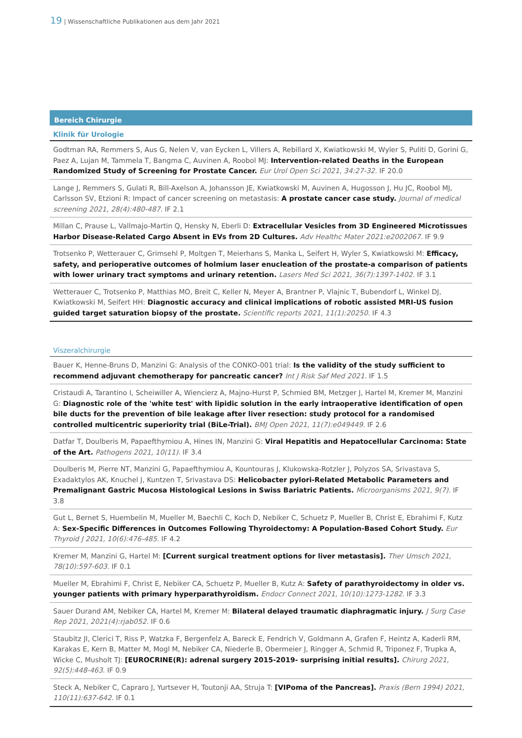19 | Wissenschaftliche Publikationen aus dem Jahr 2021
Bereich Chirurgie
Klinik für Urologie
Godtman RA, Remmers S, Aus G, Nelen V, van Eycken L, Villers A, Rebillard X, Kwiatkowski M, Wyler S, Puliti D, Gorini G, Paez A, Lujan M, Tammela T, Bangma C, Auvinen A, Roobol MJ: Intervention-related Deaths in the European Randomized Study of Screening for Prostate Cancer. Eur Urol Open Sci 2021, 34:27-32. IF 20.0
Lange J, Remmers S, Gulati R, Bill-Axelson A, Johansson JE, Kwiatkowski M, Auvinen A, Hugosson J, Hu JC, Roobol MJ, Carls­son SV, Etzioni R: Impact of cancer screening on metastasis: A prostate cancer case study. Journal of medical screening 2021, 28(4):480-487. IF 2.1
Millan C, Prause L, Vallmajo-Martin Q, Hensky N, Eberli D: Extracellular Vesicles from 3D Engineered Microtissues Harbor Disease-Related Cargo Absent in EVs from 2D Cultures. Adv Healthc Mater 2021:e2002067. IF 9.9
Trotsenko P, Wetterauer C, Grimsehl P, Moltgen T, Meierhans S, Manka L, Seifert H, Wyler S, Kwiatkowski M: Efficacy, safety, and perioperative outcomes of holmium laser enucleation of the prostate-a comparison of patients with lower urinary tract symptoms and urinary retention. Lasers Med Sci 2021, 36(7):1397-1402. IF 3.1
Wetterauer C, Trotsenko P, Matthias MO, Breit C, Keller N, Meyer A, Brantner P, Vlajnic T, Bubendorf L, Winkel DJ, Kwiatkow­ski M, Seifert HH: Diagnostic accuracy and clinical implications of robotic assisted MRI-US fusion guided target satura­tion biopsy of the prostate. Scientific reports 2021, 11(1):20250. IF 4.3
Viszeralchirurgie
Bauer K, Henne-Bruns D, Manzini G: Analysis of the CONKO-001 trial: Is the validity of the study sufficient to recommend adjuvant chemotherapy for pancreatic cancer? Int J Risk Saf Med 2021. IF 1.5
Cristaudi A, Tarantino I, Scheiwiller A, Wiencierz A, Majno-Hurst P, Schmied BM, Metzger J, Hartel M, Kremer M, Manzini G: Diagnostic role of the 'white test' with lipidic solution in the early intraoperative identification of open bile ducts for the prevention of bile leakage after liver resection: study protocol for a randomised controlled multicentric superiority trial (BiLe-Trial). BMJ Open 2021, 11(7):e049449. IF 2.6
Datfar T, Doulberis M, Papaefthymiou A, Hines IN, Manzini G: Viral Hepatitis and Hepatocellular Carcinoma: State of the Art. Pathogens 2021, 10(11). IF 3.4
Doulberis M, Pierre NT, Manzini G, Papaefthymiou A, Kountouras J, Klukowska-Rotzler J, Polyzos SA, Srivastava S, Exadak­tylos AK, Knuchel J, Kuntzen T, Srivastava DS: Helicobacter pylori-Related Metabolic Parameters and Premalignant Gastric Mucosa Histological Lesions in Swiss Bariatric Patients. Microorganisms 2021, 9(7). IF 3.8
Gut L, Bernet S, Huembelin M, Mueller M, Baechli C, Koch D, Nebiker C, Schuetz P, Mueller B, Christ E, Ebrahimi F, Kutz A: Sex-Specific Differences in Outcomes Following Thyroidectomy: A Population-Based Cohort Study. Eur Thyroid J 2021, 10(6):476-485. IF 4.2
Kremer M, Manzini G, Hartel M: [Current surgical treatment options for liver metastasis]. Ther Umsch 2021, 78(10):597-603. IF 0.1
Mueller M, Ebrahimi F, Christ E, Nebiker CA, Schuetz P, Mueller B, Kutz A: Safety of parathyroidectomy in older vs. younger patients with primary hyperparathyroidism. Endocr Connect 2021, 10(10):1273-1282. IF 3.3
Sauer Durand AM, Nebiker CA, Hartel M, Kremer M: Bilateral delayed traumatic diaphragmatic injury. J Surg Case Rep 2021, 2021(4):rjab052. IF 0.6
Staubitz JI, Clerici T, Riss P, Watzka F, Bergenfelz A, Bareck E, Fendrich V, Goldmann A, Grafen F, Heintz A, Kaderli RM, Ka­rakas E, Kern B, Matter M, Mogl M, Nebiker CA, Niederle B, Obermeier J, Ringger A, Schmid R, Triponez F, Trupka A, Wicke C, Musholt TJ: [EUROCRINE(R): adrenal surgery 2015-2019- surprising initial results]. Chirurg 2021, 92(5):448-463. IF 0.9
Steck A, Nebiker C, Capraro J, Yurtsever H, Toutonji AA, Struja T: [VIPoma of the Pancreas]. Praxis (Bern 1994) 2021, 110(11):637-642. IF 0.1